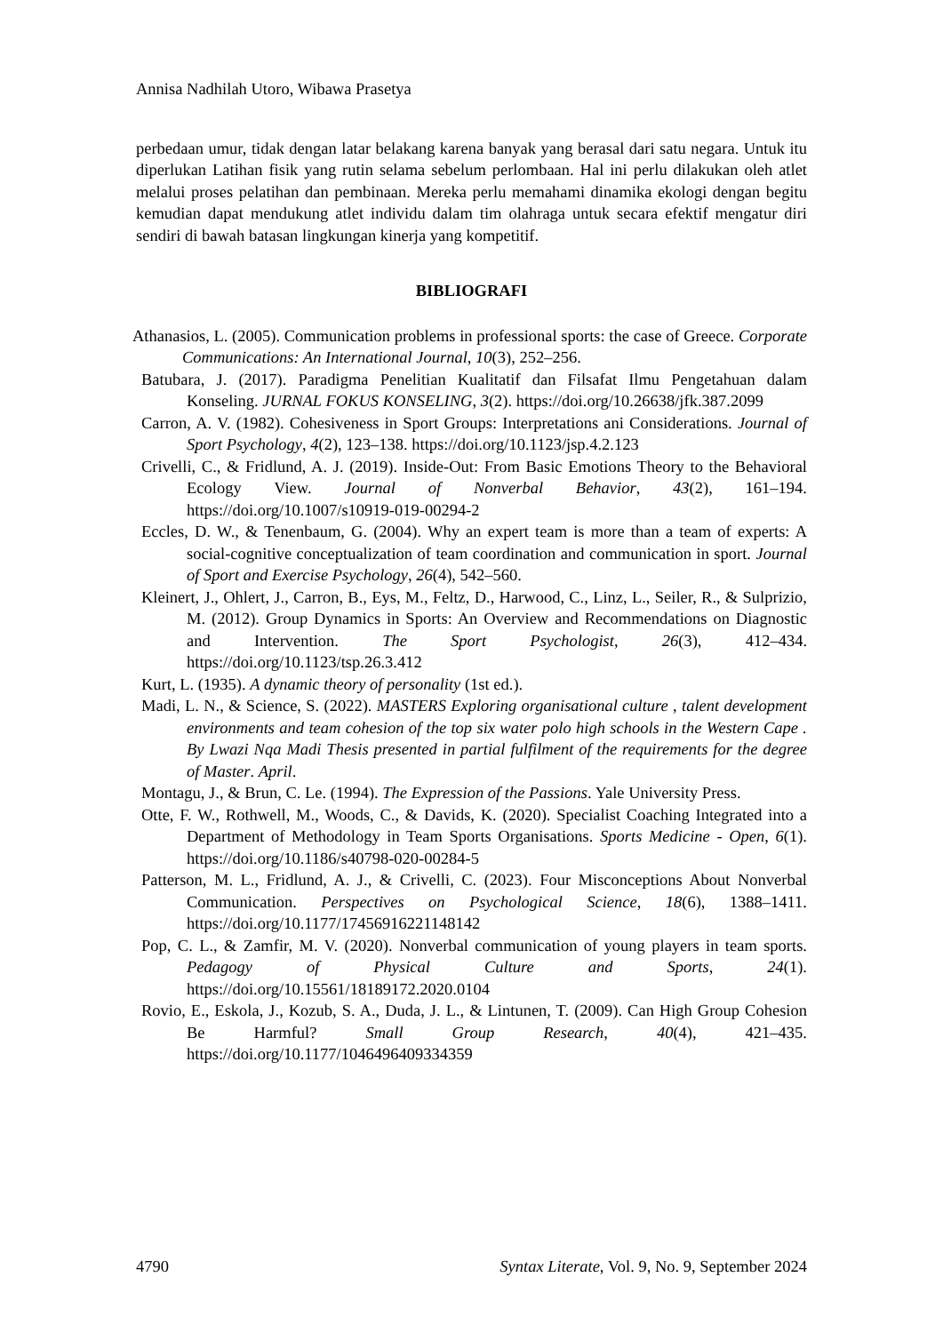Annisa Nadhilah Utoro, Wibawa Prasetya
perbedaan umur, tidak dengan latar belakang karena banyak yang berasal dari satu negara. Untuk itu diperlukan Latihan fisik yang rutin selama sebelum perlombaan. Hal ini perlu dilakukan oleh atlet melalui proses pelatihan dan pembinaan. Mereka perlu memahami dinamika ekologi dengan begitu kemudian dapat mendukung atlet individu dalam tim olahraga untuk secara efektif mengatur diri sendiri di bawah batasan lingkungan kinerja yang kompetitif.
BIBLIOGRAFI
Athanasios, L. (2005). Communication problems in professional sports: the case of Greece. Corporate Communications: An International Journal, 10(3), 252–256.
Batubara, J. (2017). Paradigma Penelitian Kualitatif dan Filsafat Ilmu Pengetahuan dalam Konseling. JURNAL FOKUS KONSELING, 3(2). https://doi.org/10.26638/jfk.387.2099
Carron, A. V. (1982). Cohesiveness in Sport Groups: Interpretations ani Considerations. Journal of Sport Psychology, 4(2), 123–138. https://doi.org/10.1123/jsp.4.2.123
Crivelli, C., & Fridlund, A. J. (2019). Inside-Out: From Basic Emotions Theory to the Behavioral Ecology View. Journal of Nonverbal Behavior, 43(2), 161–194. https://doi.org/10.1007/s10919-019-00294-2
Eccles, D. W., & Tenenbaum, G. (2004). Why an expert team is more than a team of experts: A social-cognitive conceptualization of team coordination and communication in sport. Journal of Sport and Exercise Psychology, 26(4), 542–560.
Kleinert, J., Ohlert, J., Carron, B., Eys, M., Feltz, D., Harwood, C., Linz, L., Seiler, R., & Sulprizio, M. (2012). Group Dynamics in Sports: An Overview and Recommendations on Diagnostic and Intervention. The Sport Psychologist, 26(3), 412–434. https://doi.org/10.1123/tsp.26.3.412
Kurt, L. (1935). A dynamic theory of personality (1st ed.).
Madi, L. N., & Science, S. (2022). MASTERS Exploring organisational culture , talent development environments and team cohesion of the top six water polo high schools in the Western Cape . By Lwazi Nqa Madi Thesis presented in partial fulfilment of the requirements for the degree of Master. April.
Montagu, J., & Brun, C. Le. (1994). The Expression of the Passions. Yale University Press.
Otte, F. W., Rothwell, M., Woods, C., & Davids, K. (2020). Specialist Coaching Integrated into a Department of Methodology in Team Sports Organisations. Sports Medicine - Open, 6(1). https://doi.org/10.1186/s40798-020-00284-5
Patterson, M. L., Fridlund, A. J., & Crivelli, C. (2023). Four Misconceptions About Nonverbal Communication. Perspectives on Psychological Science, 18(6), 1388–1411. https://doi.org/10.1177/17456916221148142
Pop, C. L., & Zamfir, M. V. (2020). Nonverbal communication of young players in team sports. Pedagogy of Physical Culture and Sports, 24(1). https://doi.org/10.15561/18189172.2020.0104
Rovio, E., Eskola, J., Kozub, S. A., Duda, J. L., & Lintunen, T. (2009). Can High Group Cohesion Be Harmful? Small Group Research, 40(4), 421–435. https://doi.org/10.1177/1046496409334359
4790 Syntax Literate, Vol. 9, No. 9, September 2024